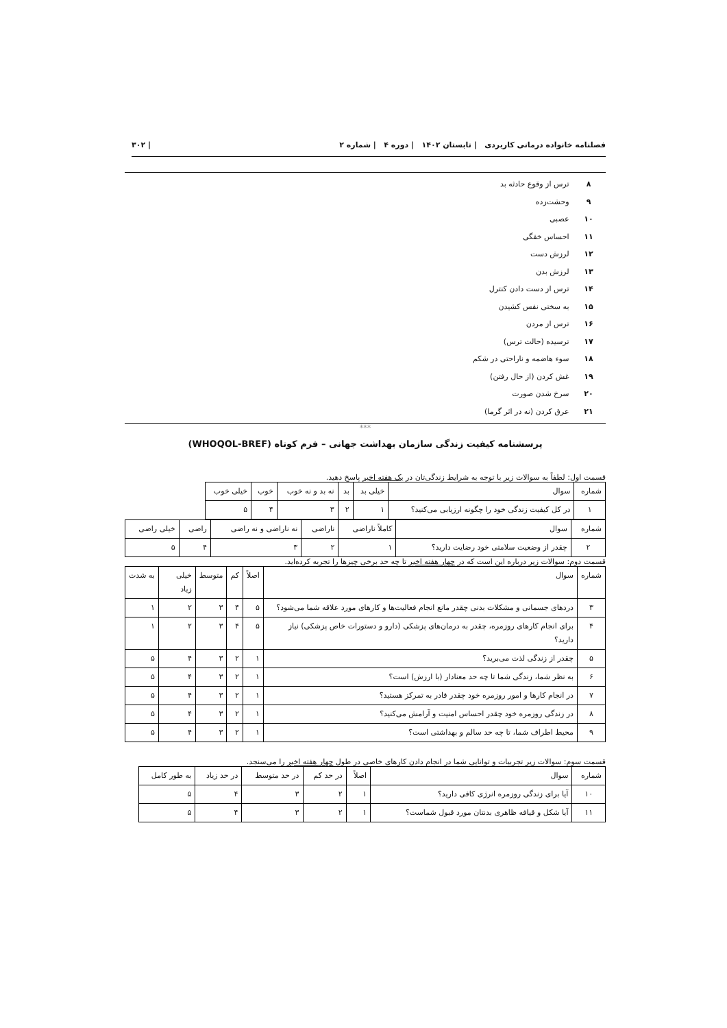فصلنامه خانواده درمانی کاربردی | تابستان ۱۴۰۲ | دوره ۴ | شماره ۲ | ۳۰۲
۸ ترس از وقوع حادثه بد
۹ وحشت‌زده
۱۰ عصبی
۱۱ احساس خفگی
۱۲ لرزش دست
۱۳ لرزش بدن
۱۴ ترس از دست دادن کنترل
۱۵ به سختی نفس کشیدن
۱۶ ترس از مردن
۱۷ ترسیده (حالت ترس)
۱۸ سوء هاضمه و ناراحتی در شکم
۱۹ غش کردن (از حال رفتن)
۲۰ سرخ شدن صورت
۲۱ عرق کردن (نه در اثر گرما)
***
پرسشنامه کیفیت زندگی سازمان بهداشت جهانی – فرم کوتاه (WHOQOL-BREF)
قسمت اول: لطفاً به سوالات زیر با توجه به شرایط زندگی‌تان در یک هفته اخیر پاسخ دهید.
| شماره | سوال | خیلی بد | بد | نه بد و نه خوب | خوب | خیلی خوب |
| --- | --- | --- | --- | --- | --- | --- |
| ۱ | در کل کیفیت زندگی خود را چگونه ارزیابی می‌کنید؟ | ۱ | ۲ | ۳ | ۴ | ۵ |
| شماره | سوال | کاملاً ناراضی | ناراضی | نه ناراضی و نه راضی | راضی | خیلی راضی |
| --- | --- | --- | --- | --- | --- | --- |
| ۲ | چقدر از وضعیت سلامتی خود رضایت دارید؟ | ۱ | ۲ | ۳ | ۴ | ۵ |
قسمت دوم: سوالات زیر درباره این است که در چهار هفته اخیر تا چه حد برخی چیزها را تجربه کرده‌اید.
| شماره | سوال | اصلاً | کم | متوسط | خیلی زیاد | به شدت |
| --- | --- | --- | --- | --- | --- | --- |
| ۳ | دردهای جسمانی و مشکلات بدنی چقدر مانع انجام فعالیت‌ها و کارهای مورد علاقه شما می‌شود؟ | ۵ | ۴ | ۳ | ۲ | ۱ |
| ۴ | برای انجام کارهای روزمره، چقدر به درمان‌های پزشکی (دارو و دستورات خاص پزشکی) نیاز دارید؟ | ۵ | ۴ | ۳ | ۲ | ۱ |
| ۵ | چقدر از زندگی لذت می‌برید؟ | ۱ | ۲ | ۳ | ۴ | ۵ |
| ۶ | به نظر شما، زندگی شما تا چه حد معنادار (با ارزش) است؟ | ۱ | ۲ | ۳ | ۴ | ۵ |
| ۷ | در انجام کارها و امور روزمره خود چقدر قادر به تمرکز هستید؟ | ۱ | ۲ | ۳ | ۴ | ۵ |
| ۸ | در زندگی روزمره خود چقدر احساس امنیت و آرامش می‌کنید؟ | ۱ | ۲ | ۳ | ۴ | ۵ |
| ۹ | محیط اطراف شما، تا چه حد سالم و بهداشتی است؟ | ۱ | ۲ | ۳ | ۴ | ۵ |
قسمت سوم: سوالات زیر تجربیات و توانایی شما در انجام دادن کارهای خاصی در طول چهار هفته اخیر را می‌سنجد.
| شماره | سوال | اصلاً | در حد کم | در حد متوسط | در حد زیاد | به طور کامل |
| --- | --- | --- | --- | --- | --- | --- |
| ۱۰ | آیا برای زندگی روزمره انرژی کافی دارید؟ | ۱ | ۲ | ۳ | ۴ | ۵ |
| ۱۱ | آیا شکل و قیافه ظاهری بدنتان مورد قبول شماست؟ | ۱ | ۲ | ۳ | ۴ | ۵ |